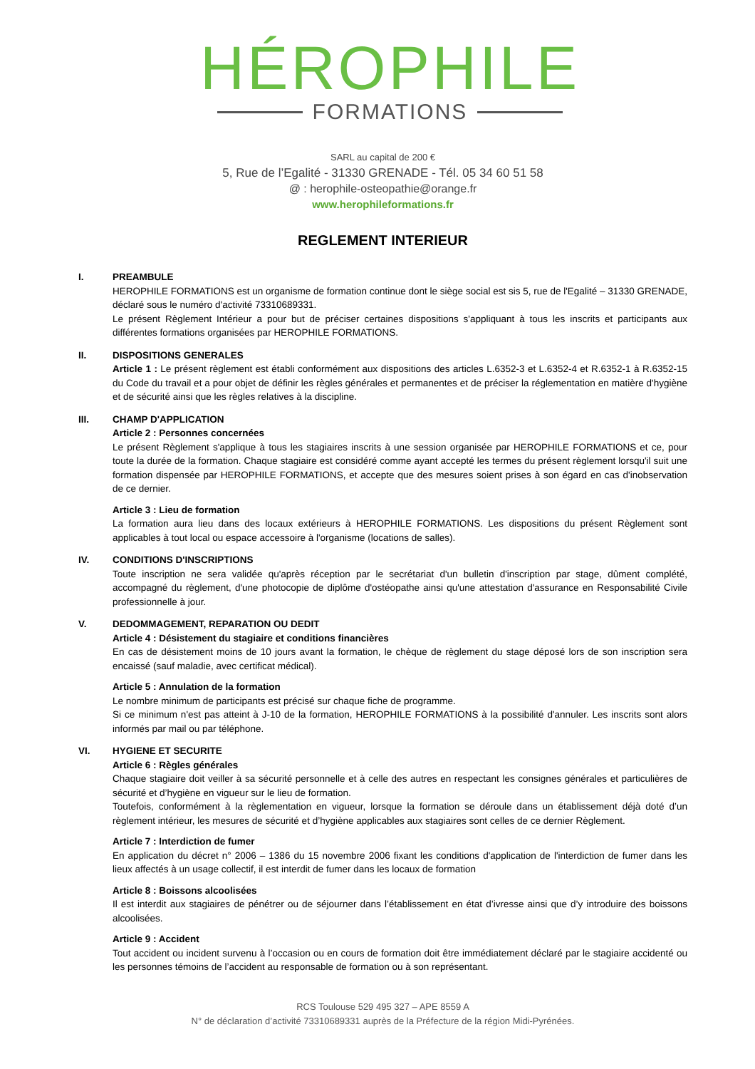HÉROPHILE
FORMATIONS
SARL au capital de 200 €
5, Rue de l’Egalité - 31330 GRENADE - Tél. 05 34 60 51 58
@ : herophile-osteopathie@orange.fr
www.herophileformations.fr
REGLEMENT INTERIEUR
I. PREAMBULE
HEROPHILE FORMATIONS est un organisme de formation continue dont le siège social est sis 5, rue de l'Egalité – 31330 GRENADE, déclaré sous le numéro d'activité 73310689331.
Le présent Règlement Intérieur a pour but de préciser certaines dispositions s'appliquant à tous les inscrits et participants aux différentes formations organisées par HEROPHILE FORMATIONS.
II. DISPOSITIONS GENERALES
Article 1 : Le présent règlement est établi conformément aux dispositions des articles L.6352-3 et L.6352-4 et R.6352-1 à R.6352-15 du Code du travail et a pour objet de définir les règles générales et permanentes et de préciser la réglementation en matière d'hygiène et de sécurité ainsi que les règles relatives à la discipline.
III. CHAMP D'APPLICATION
Article 2 : Personnes concernées
Le présent Règlement s'applique à tous les stagiaires inscrits à une session organisée par HEROPHILE FORMATIONS et ce, pour toute la durée de la formation. Chaque stagiaire est considéré comme ayant accepté les termes du présent règlement lorsqu'il suit une formation dispensée par HEROPHILE FORMATIONS, et accepte que des mesures soient prises à son égard en cas d'inobservation de ce dernier.
Article 3 : Lieu de formation
La formation aura lieu dans des locaux extérieurs à HEROPHILE FORMATIONS. Les dispositions du présent Règlement sont applicables à tout local ou espace accessoire à l'organisme (locations de salles).
IV. CONDITIONS D'INSCRIPTIONS
Toute inscription ne sera validée qu'après réception par le secrétariat d'un bulletin d'inscription par stage, dûment complété, accompagné du règlement, d'une photocopie de diplôme d'ostéopathe ainsi qu'une attestation d'assurance en Responsabilité Civile professionnelle à jour.
V. DEDOMMAGEMENT, REPARATION OU DEDIT
Article 4 : Désistement du stagiaire et conditions financières
En cas de désistement moins de 10 jours avant la formation, le chèque de règlement du stage déposé lors de son inscription sera encaissé (sauf maladie, avec certificat médical).
Article 5 : Annulation de la formation
Le nombre minimum de participants est précisé sur chaque fiche de programme.
Si ce minimum n'est pas atteint à J-10 de la formation, HEROPHILE FORMATIONS à la possibilité d'annuler. Les inscrits sont alors informés par mail ou par téléphone.
VI. HYGIENE ET SECURITE
Article 6 : Règles générales
Chaque stagiaire doit veiller à sa sécurité personnelle et à celle des autres en respectant les consignes générales et particulières de sécurité et d’hygiène en vigueur sur le lieu de formation.
Toutefois, conformément à la règlementation en vigueur, lorsque la formation se déroule dans un établissement déjà doté d’un règlement intérieur, les mesures de sécurité et d’hygiène applicables aux stagiaires sont celles de ce dernier Règlement.
Article 7 : Interdiction de fumer
En application du décret n° 2006 – 1386 du 15 novembre 2006 fixant les conditions d'application de l'interdiction de fumer dans les lieux affectés à un usage collectif, il est interdit de fumer dans les locaux de formation
Article 8 : Boissons alcoolisées
Il est interdit aux stagiaires de pénétrer ou de séjourner dans l’établissement en état d’ivresse ainsi que d’y introduire des boissons alcoolisées.
Article 9 : Accident
Tout accident ou incident survenu à l’occasion ou en cours de formation doit être immédiatement déclaré par le stagiaire accidenté ou les personnes témoins de l’accident au responsable de formation ou à son représentant.
RCS Toulouse 529 495 327 – APE 8559 A
N° de déclaration d’activité 73310689331 auprès de la Préfecture de la région Midi-Pyrénées.